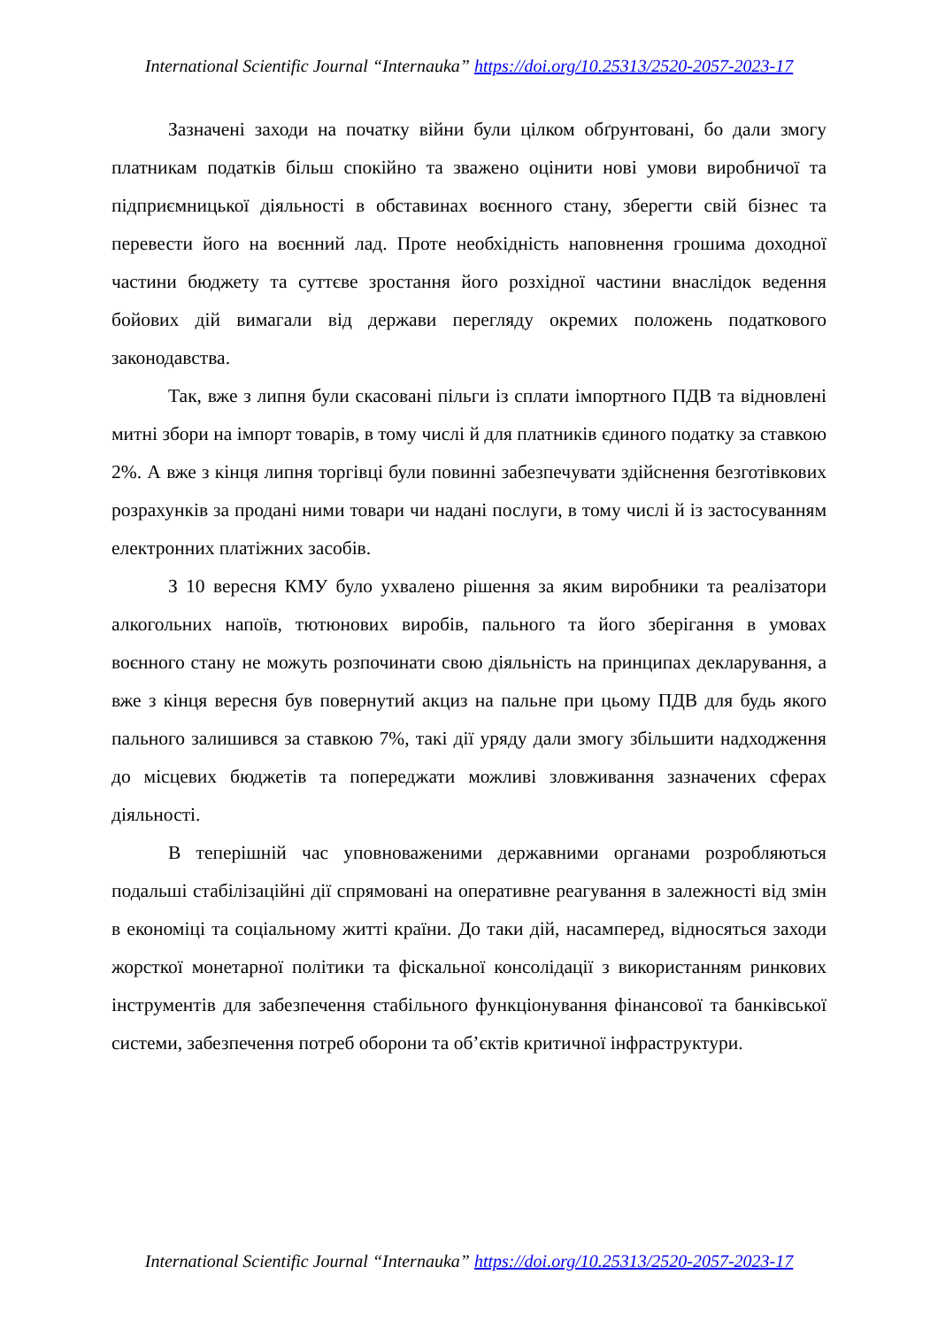International Scientific Journal “Internauka” https://doi.org/10.25313/2520-2057-2023-17
Зазначені заходи на початку війни були цілком обґрунтовані, бо дали змогу платникам податків більш спокійно та зважено оцінити нові умови виробничої та підприємницької діяльності в обставинах воєнного стану, зберегти свій бізнес та перевести його на воєнний лад. Проте необхідність наповнення грошима доходної частини бюджету та суттєве зростання його розхідної частини внаслідок ведення бойових дій вимагали від держави перегляду окремих положень податкового законодавства.
Так, вже з липня були скасовані пільги із сплати імпортного ПДВ та відновлені митні збори на імпорт товарів, в тому числі й для платників єдиного податку за ставкою 2%. А вже з кінця липня торгівці були повинні забезпечувати здійснення безготівкових розрахунків за продані ними товари чи надані послуги, в тому числі й із застосуванням електронних платіжних засобів.
З 10 вересня КМУ було ухвалено рішення за яким виробники та реалізатори алкогольних напоїв, тютюнових виробів, пального та його зберігання в умовах воєнного стану не можуть розпочинати свою діяльність на принципах декларування, а вже з кінця вересня був повернутий акциз на пальне при цьому ПДВ для будь якого пального залишився за ставкою 7%, такі дії уряду дали змогу збільшити надходження до місцевих бюджетів та попереджати можливі зловживання зазначених сферах діяльності.
В теперішній час уповноваженими державними органами розробляються подальші стабілізаційні дії спрямовані на оперативне реагування в залежності від змін в економіці та соціальному житті країни. До таки дій, насамперед, відносяться заходи жорсткої монетарної політики та фіскальної консолідації з використанням ринкових інструментів для забезпечення стабільного функціонування фінансової та банківської системи, забезпечення потреб оборони та об’єктів критичної інфраструктури.
International Scientific Journal “Internauka” https://doi.org/10.25313/2520-2057-2023-17